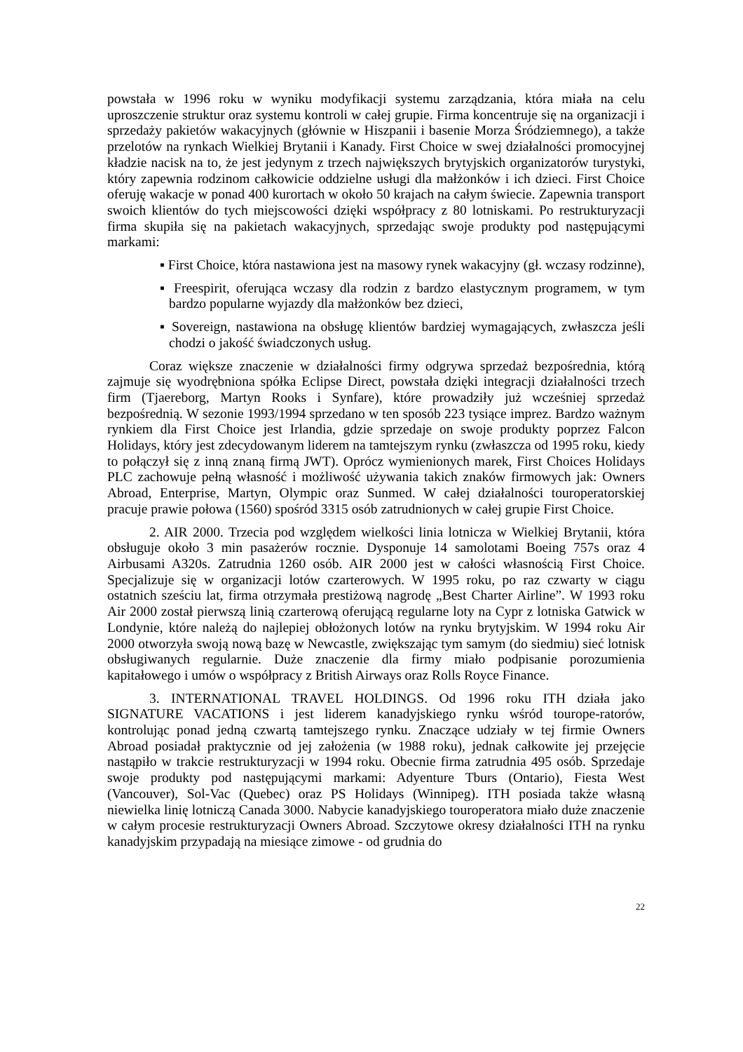powstała w 1996 roku w wyniku modyfikacji systemu zarządzania, która miała na celu uproszczenie struktur oraz systemu kontroli w całej grupie. Firma koncentruje się na organizacji i sprzedaży pakietów wakacyjnych (głównie w Hiszpanii i basenie Morza Śródziemnego), a także przelotów na rynkach Wielkiej Brytanii i Kanady. First Choice w swej działalności promocyjnej kładzie nacisk na to, że jest jedynym z trzech największych brytyjskich organizatorów turystyki, który zapewnia rodzinom całkowicie oddzielne usługi dla małżonków i ich dzieci. First Choice oferuję wakacje w ponad 400 kurortach w około 50 krajach na całym świecie. Zapewnia transport swoich klientów do tych miejscowości dzięki współpracy z 80 lotniskami. Po restrukturyzacji firma skupiła się na pakietach wakacyjnych, sprzedając swoje produkty pod następującymi markami:
▪ First Choice, która nastawiona jest na masowy rynek wakacyjny (gł. wczasy rodzinne),
▪ Freespirit, oferująca wczasy dla rodzin z bardzo elastycznym programem, w tym bardzo popularne wyjazdy dla małżonków bez dzieci,
▪ Sovereign, nastawiona na obsługę klientów bardziej wymagających, zwłaszcza jeśli chodzi o jakość świadczonych usług.
Coraz większe znaczenie w działalności firmy odgrywa sprzedaż bezpośrednia, którą zajmuje się wyodrębniona spółka Eclipse Direct, powstała dzięki integracji działalności trzech firm (Tjaereborg, Martyn Rooks i Synfare), które prowadziły już wcześniej sprzedaż bezpośrednią. W sezonie 1993/1994 sprzedano w ten sposób 223 tysiące imprez. Bardzo ważnym rynkiem dla First Choice jest Irlandia, gdzie sprzedaje on swoje produkty poprzez Falcon Holidays, który jest zdecydowanym liderem na tamtejszym rynku (zwłaszcza od 1995 roku, kiedy to połączył się z inną znaną firmą JWT). Oprócz wymienionych marek, First Choices Holidays PLC zachowuje pełną własność i możliwość używania takich znaków firmowych jak: Owners Abroad, Enterprise, Martyn, Olympic oraz Sunmed. W całej działalności touroperatorskiej pracuje prawie połowa (1560) spośród 3315 osób zatrudnionych w całej grupie First Choice.
2. AIR 2000. Trzecia pod względem wielkości linia lotnicza w Wielkiej Brytanii, która obsługuje około 3 min pasażerów rocznie. Dysponuje 14 samolotami Boeing 757s oraz 4 Airbusami A320s. Zatrudnia 1260 osób. AIR 2000 jest w całości własnością First Choice. Specjalizuje się w organizacji lotów czarterowych. W 1995 roku, po raz czwarty w ciągu ostatnich sześciu lat, firma otrzymała prestiżową nagrodę „Best Charter Airline”. W 1993 roku Air 2000 został pierwszą linią czarterową oferującą regularne loty na Cypr z lotniska Gatwick w Londynie, które należą do najlepiej obłożonych lotów na rynku brytyjskim. W 1994 roku Air 2000 otworzyła swoją nową bazę w Newcastle, zwiększając tym samym (do siedmiu) sieć lotnisk obsługiwanych regularnie. Duże znaczenie dla firmy miało podpisanie porozumienia kapitałowego i umów o współpracy z British Airways oraz Rolls Royce Finance.
3. INTERNATIONAL TRAVEL HOLDINGS. Od 1996 roku ITH działa jako SIGNATURE VACATIONS i jest liderem kanadyjskiego rynku wśród tourope-ratorów, kontrolując ponad jedną czwartą tamtejszego rynku. Znaczące udziały w tej firmie Owners Abroad posiadał praktycznie od jej założenia (w 1988 roku), jednak całkowite jej przejęcie nastąpiło w trakcie restrukturyzacji w 1994 roku. Obecnie firma zatrudnia 495 osób. Sprzedaje swoje produkty pod następującymi markami: Adyenture Tburs (Ontario), Fiesta West (Vancouver), Sol-Vac (Quebec) oraz PS Holidays (Winnipeg). ITH posiada także własną niewielka linię lotniczą Canada 3000. Nabycie kanadyjskiego touroperatora miało duże znaczenie w całym procesie restrukturyzacji Owners Abroad. Szczytowe okresy działalności ITH na rynku kanadyjskim przypadają na miesiące zimowe - od grudnia do
22